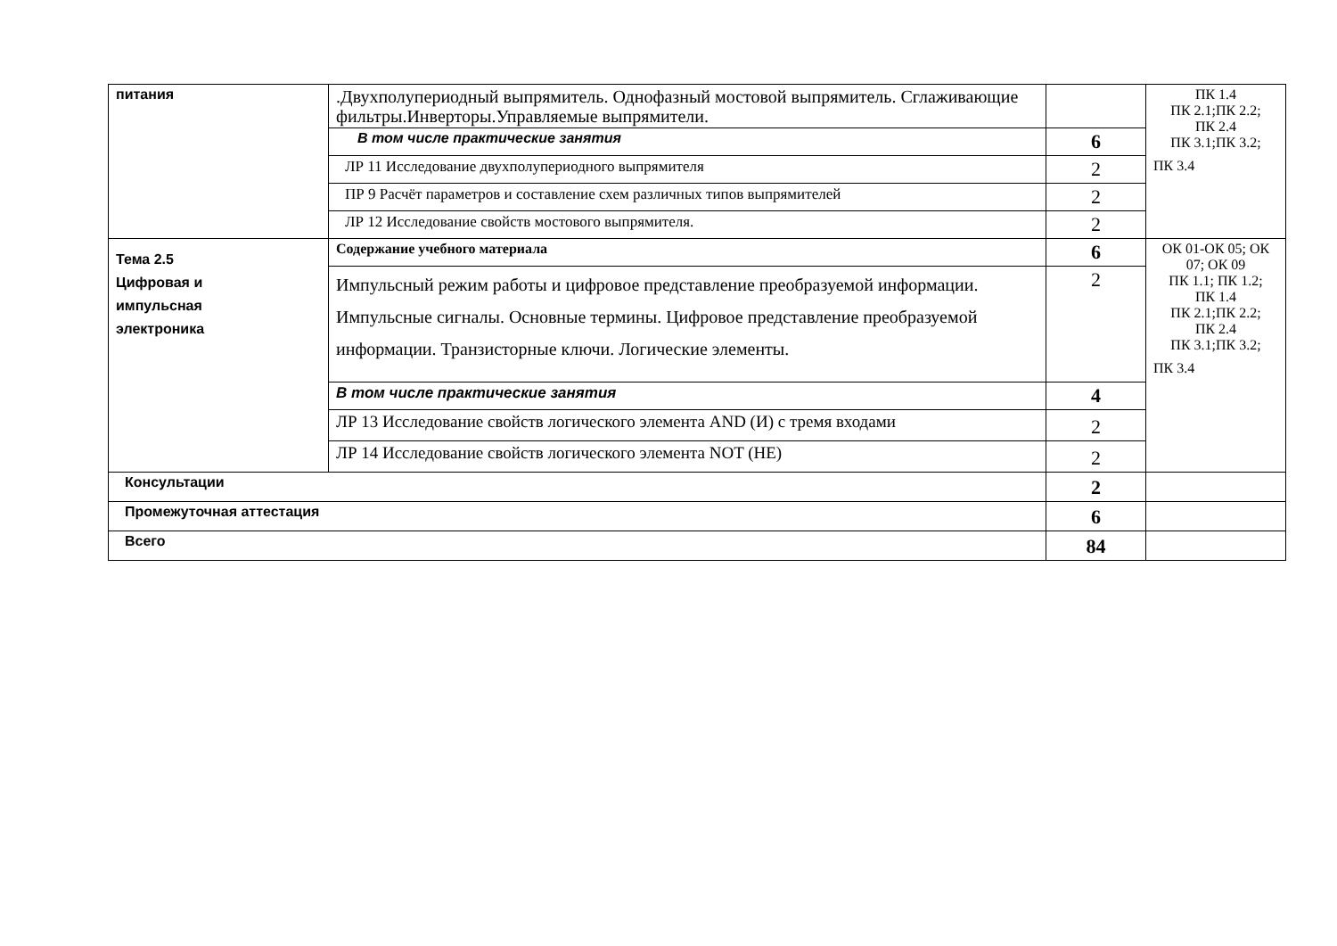| питания | .Двухполупериодный выпрямитель. Однофазный мостовой выпрямитель. Сглаживающие фильтры.Инверторы.Управляемые выпрямители. | | ПК 1.4 ПК 2.1;ПК 2.2; ПК 2.4 ПК 3.1;ПК 3.2; ПК 3.4 |
| | В том числе практические занятия | 6 | |
| | ЛР 11 Исследование двухполупериодного выпрямителя | 2 | |
| | ПР 9 Расчёт параметров и составление схем различных типов выпрямителей | 2 | |
| | ЛР 12 Исследование свойств мостового выпрямителя. | 2 | |
| Тема 2.5 Цифровая и импульсная электроника | Содержание учебного материала | 6 | ОК 01-ОК 05; ОК 07; ОК 09 ПК 1.1; ПК 1.2; ПК 1.4 ПК 2.1;ПК 2.2; ПК 2.4 ПК 3.1;ПК 3.2; ПК 3.4 |
| | Импульсный режим работы и цифровое представление преобразуемой информации. Импульсные сигналы. Основные термины. Цифровое представление преобразуемой информации. Транзисторные ключи. Логические элементы. | 2 | |
| | В том числе практические занятия | 4 | |
| | ЛР 13 Исследование свойств логического элемента AND (И) с тремя входами | 2 | |
| | ЛР 14 Исследование свойств логического элемента NOT (НЕ) | 2 | |
| Консультации | | 2 | |
| Промежуточная аттестация | | 6 | |
| Всего | | 84 | |